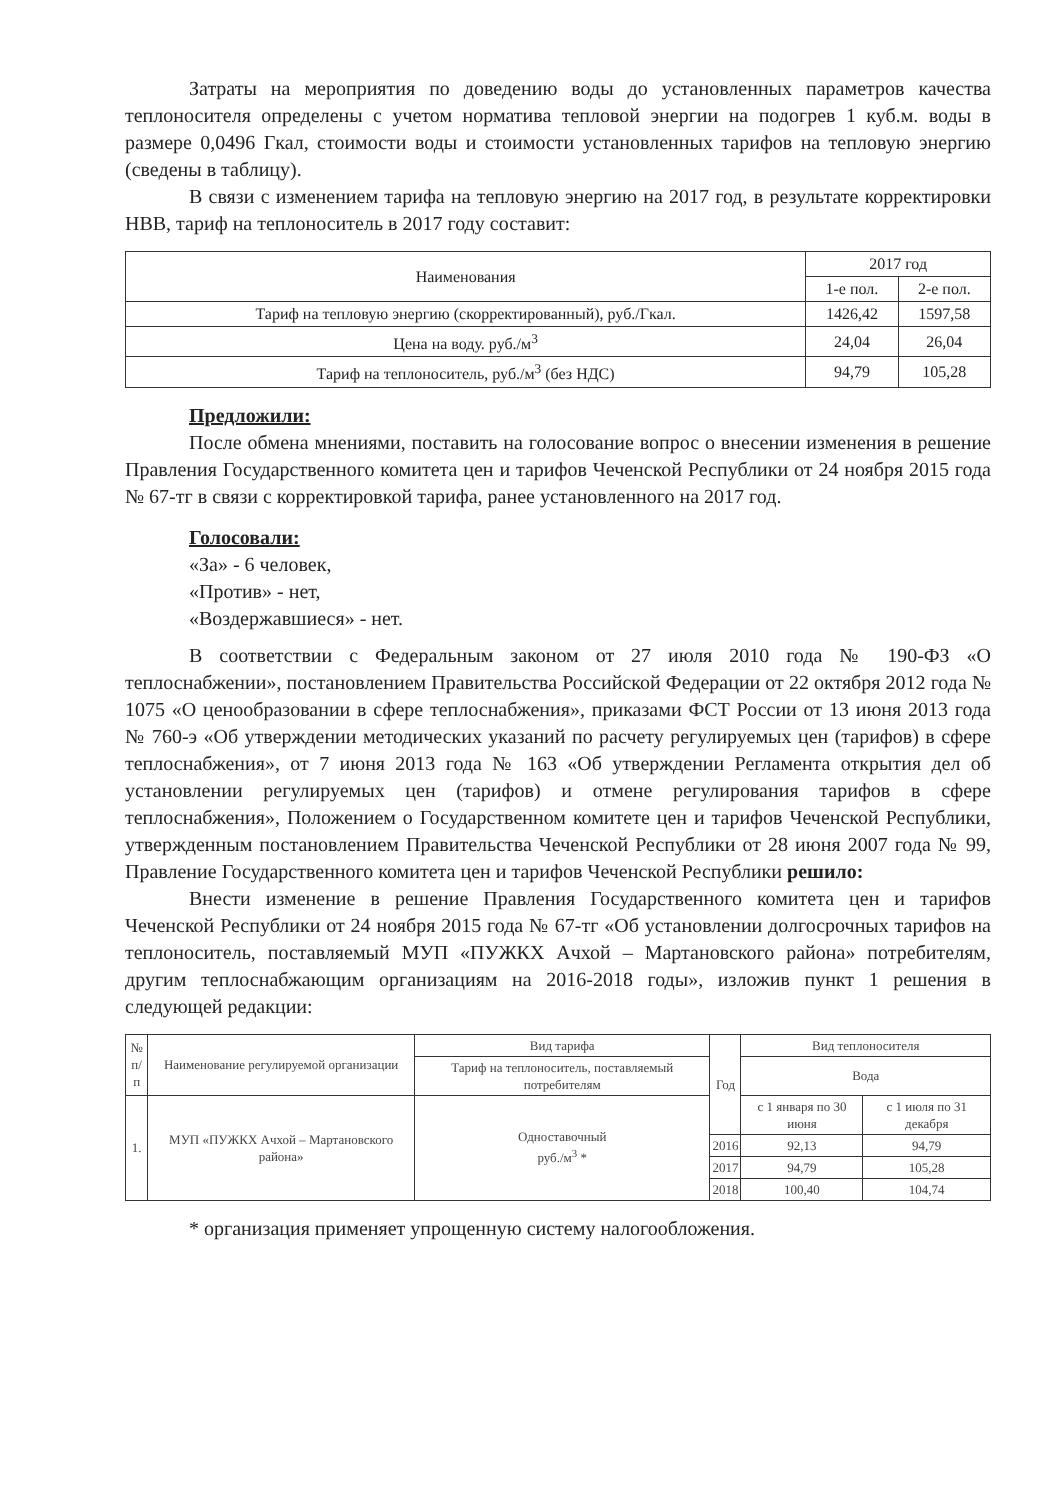Затраты на мероприятия по доведению воды до установленных параметров качества теплоносителя определены с учетом норматива тепловой энергии на подогрев 1 куб.м. воды в размере 0,0496 Гкал, стоимости воды и стоимости установленных тарифов на тепловую энергию (сведены в таблицу).
В связи с изменением тарифа на тепловую энергию на 2017 год, в результате корректировки НВВ, тариф на теплоноситель в 2017 году составит:
| Наименования | 2017 год | |
| --- | --- | --- |
| | 1-е пол. | 2-е пол. |
| Тариф на тепловую энергию (скорректированный), руб./Гкал. | 1426,42 | 1597,58 |
| Цена на воду. руб./м<sup>3</sup> | 24,04 | 26,04 |
| Тариф на теплоноситель, руб./м<sup>3</sup> (без НДС) | 94,79 | 105,28 |
Предложили:
После обмена мнениями, поставить на голосование вопрос о внесении изменения в решение Правления Государственного комитета цен и тарифов Чеченской Республики от 24 ноября 2015 года № 67-тг в связи с корректировкой тарифа, ранее установленного на 2017 год.
Голосовали:
«За» - 6 человек,
«Против» - нет,
«Воздержавшиеся» - нет.
В соответствии с Федеральным законом от 27 июля 2010 года № 190-ФЗ «О теплоснабжении», постановлением Правительства Российской Федерации от 22 октября 2012 года № 1075 «О ценообразовании в сфере теплоснабжения», приказами ФСТ России от 13 июня 2013 года № 760-э «Об утверждении методических указаний по расчету регулируемых цен (тарифов) в сфере теплоснабжения», от 7 июня 2013 года № 163 «Об утверждении Регламента открытия дел об установлении регулируемых цен (тарифов) и отмене регулирования тарифов в сфере теплоснабжения», Положением о Государственном комитете цен и тарифов Чеченской Республики, утвержденным постановлением Правительства Чеченской Республики от 28 июня 2007 года № 99, Правление Государственного комитета цен и тарифов Чеченской Республики решило:
Внести изменение в решение Правления Государственного комитета цен и тарифов Чеченской Республики от 24 ноября 2015 года № 67-тг «Об установлении долгосрочных тарифов на теплоноситель, поставляемый МУП «ПУЖКХ Ачхой – Мартановского района» потребителям, другим теплоснабжающим организациям на 2016-2018 годы», изложив пункт 1 решения в следующей редакции:
| № п/п | Наименование регулируемой организации | Вид тарифа | Год | Вид теплоносителя | |
| --- | --- | --- | --- | --- | --- |
| | | Тариф на теплоноситель, поставляемый потребителям | | Вода | |
| 1. | МУП «ПУЖКХ Ачхой – Мартановского района» | Одноставочный руб./м<sup>3</sup> * | | с 1 января по 30 июня | с 1 июля по 31 декабря |
| | | | 2016 | 92,13 | 94,79 |
| | | | 2017 | 94,79 | 105,28 |
| | | | 2018 | 100,40 | 104,74 |
* организация применяет упрощенную систему налогообложения.